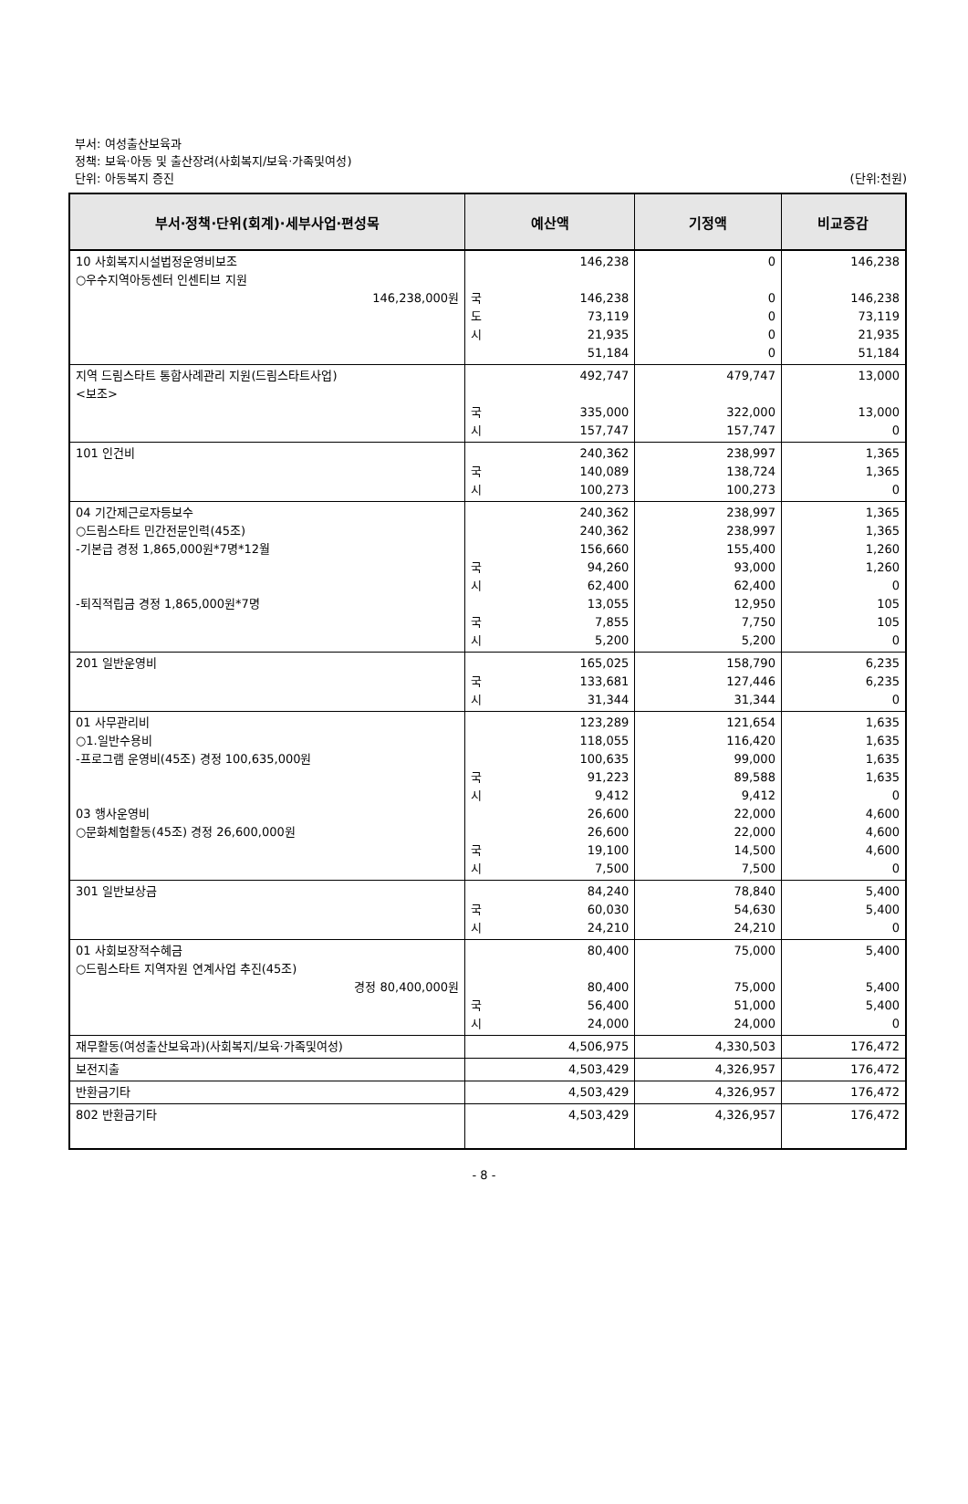부서: 여성출산보육과
정책: 보육·아동 및 출산장려(사회복지/보육·가족및여성)
단위: 아동복지 증진
(단위:천원)
| 부서·정책·단위(회계)·세부사업·편성목 | 예산액 | | 기정액 | 비교증감 |
| --- | --- | --- | --- | --- |
| 10 사회복지시설법정운영비보조 ○우수지역아동센터 인센티브 지원 146,238,000원 | 국 도 시 | 146,238 146,238 73,119 21,935 51,184 | 0 0 0 0 0 | 146,238 146,238 73,119 21,935 51,184 |
| 지역 드림스타트 통합사례관리 지원(드림스타트사업) <보조> | 국 시 | 492,747 335,000 157,747 | 479,747 322,000 157,747 | 13,000 13,000 0 |
| 101 인건비 | 국 시 | 240,362 140,089 100,273 | 238,997 138,724 100,273 | 1,365 1,365 0 |
| 04 기간제근로자등보수 ○드림스타트 민간전문인력(45조) -기본급 경정 1,865,000원*7명*12월 -퇴직적립금 경정 1,865,000원*7명 | 국 시 국 시 | 240,362 240,362 156,660 94,260 62,400 13,055 7,855 5,200 | 238,997 238,997 155,400 93,000 62,400 12,950 7,750 5,200 | 1,365 1,365 1,260 1,260 0 105 105 0 |
| 201 일반운영비 | 국 시 | 165,025 133,681 31,344 | 158,790 127,446 31,344 | 6,235 6,235 0 |
| 01 사무관리비 ○1.일반수용비 -프로그램 운영비(45조) 경정 100,635,000원 03 행사운영비 ○문화체험활동(45조) 경정 26,600,000원 | 국 시 국 시 | 123,289 118,055 100,635 91,223 9,412 26,600 26,600 19,100 7,500 | 121,654 116,420 99,000 89,588 9,412 22,000 22,000 14,500 7,500 | 1,635 1,635 1,635 1,635 0 4,600 4,600 4,600 0 |
| 301 일반보상금 | 국 시 | 84,240 60,030 24,210 | 78,840 54,630 24,210 | 5,400 5,400 0 |
| 01 사회보장적수혜금 ○드림스타트 지역자원 연계사업 추진(45조) 경정 80,400,000원 | 국 시 | 80,400 80,400 56,400 24,000 | 75,000 75,000 51,000 24,000 | 5,400 5,400 5,400 0 |
| 재무활동(여성출산보육과)(사회복지/보육·가족및여성) | | 4,506,975 | 4,330,503 | 176,472 |
| 보전지출 | | 4,503,429 | 4,326,957 | 176,472 |
| 반환금기타 | | 4,503,429 | 4,326,957 | 176,472 |
| 802 반환금기타 | | 4,503,429 | 4,326,957 | 176,472 |
- 8 -